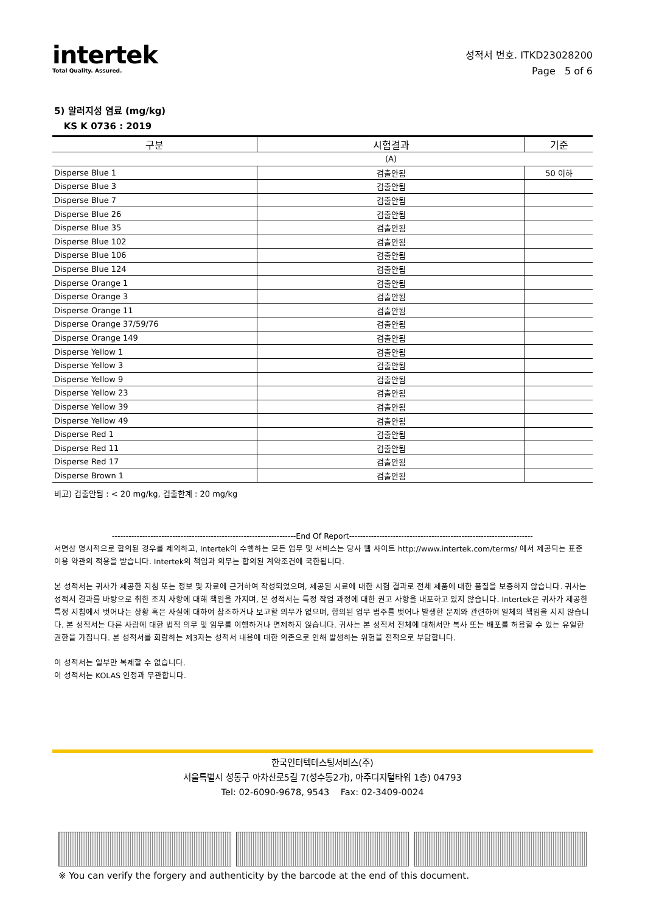intertek
Total Quality. Assured.
성적서 번호. ITKD23028200
Page 5 of 6
5) 알러지성 염료 (mg/kg)
KS K 0736 : 2019
| 구분 | 시험결과 | 기준 |
| --- | --- | --- |
| | (A) | |
| Disperse Blue 1 | 검출안됨 | 50 이하 |
| Disperse Blue 3 | 검출안됨 | |
| Disperse Blue 7 | 검출안됨 | |
| Disperse Blue 26 | 검출안됨 | |
| Disperse Blue 35 | 검출안됨 | |
| Disperse Blue 102 | 검출안됨 | |
| Disperse Blue 106 | 검출안됨 | |
| Disperse Blue 124 | 검출안됨 | |
| Disperse Orange 1 | 검출안됨 | |
| Disperse Orange 3 | 검출안됨 | |
| Disperse Orange 11 | 검출안됨 | |
| Disperse Orange 37/59/76 | 검출안됨 | |
| Disperse Orange 149 | 검출안됨 | |
| Disperse Yellow 1 | 검출안됨 | |
| Disperse Yellow 3 | 검출안됨 | |
| Disperse Yellow 9 | 검출안됨 | |
| Disperse Yellow 23 | 검출안됨 | |
| Disperse Yellow 39 | 검출안됨 | |
| Disperse Yellow 49 | 검출안됨 | |
| Disperse Red 1 | 검출안됨 | |
| Disperse Red 11 | 검출안됨 | |
| Disperse Red 17 | 검출안됨 | |
| Disperse Brown 1 | 검출안됨 | |
비고) 검출안됨 : < 20 mg/kg, 검출한계 : 20 mg/kg
-------------------------------------------------------------------End Of Report-------------------------------------------------------------------
서면상 명시적으로 합의된 경우를 제외하고, Intertek이 수행하는 모든 업무 및 서비스는 당사 웹 사이트 http://www.intertek.com/terms/ 에서 제공되는 표준 이용 약관의 적용을 받습니다. Intertek의 책임과 의무는 합의된 계약조건에 국한됩니다.
본 성적서는 귀사가 제공한 지침 또는 정보 및 자료에 근거하여 작성되었으며, 제공된 시료에 대한 시험 결과로 전체 제품에 대한 품질을 보증하지 않습니다. 귀사는 성적서 결과를 바탕으로 취한 조치 사항에 대해 책임을 가지며, 본 성적서는 특정 작업 과정에 대한 권고 사항을 내포하고 있지 않습니다. Intertek은 귀사가 제공한 특정 지침에서 벗어나는 상황 혹은 사실에 대하여 참조하거나 보고할 의무가 없으며, 합의된 업무 범주를 벗어나 발생한 문제와 관련하여 일체의 책임을 지지 않습니다. 본 성적서는 다른 사람에 대한 법적 의무 및 임무를 이행하거나 면제하지 않습니다. 귀사는 본 성적서 전체에 대해서만 복사 또는 배포를 허용할 수 있는 유일한 권한을 가집니다. 본 성적서를 회람하는 제3자는 성적서 내용에 대한 의존으로 인해 발생하는 위험을 전적으로 부담합니다.
이 성적서는 일부만 복제할 수 없습니다.
이 성적서는 KOLAS 인정과 무관합니다.
한국인터텍테스팅서비스(주)
서울특별시 성동구 아차산로5길 7(성수동2가), 아주디지털타워 1층) 04793
Tel: 02-6090-9678, 9543 Fax: 02-3409-0024
※ You can verify the forgery and authenticity by the barcode at the end of this document.